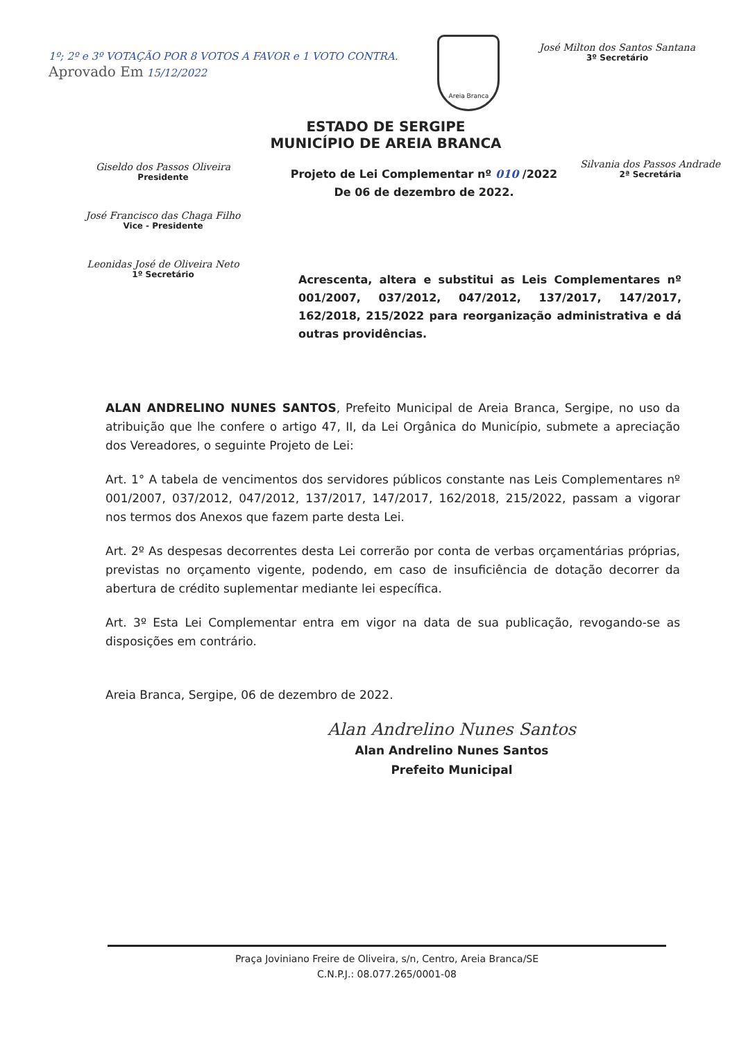1º; 2º e 3º VOTAÇÃO POR 8 VOTOS A FAVOR e 1 VOTO CONTRA.
Aprovado Em 15/12/2022
Areia Branca
José Milton dos Santos Santana
3º Secretário
ESTADO DE SERGIPE
MUNICÍPIO DE AREIA BRANCA
Giseldo dos Passos Oliveira
Presidente
José Francisco das Chaga Filho
Vice - Presidente
Leonidas José de Oliveira Neto
1º Secretário
Projeto de Lei Complementar nº 010 /2022
De 06 de dezembro de 2022.
Silvania dos Passos Andrade
2ª Secretária
Acrescenta, altera e substitui as Leis Complementares nº 001/2007, 037/2012, 047/2012, 137/2017, 147/2017, 162/2018, 215/2022 para reorganização administrativa e dá outras providências.
ALAN ANDRELINO NUNES SANTOS, Prefeito Municipal de Areia Branca, Sergipe, no uso da atribuição que lhe confere o artigo 47, II, da Lei Orgânica do Município, submete a apreciação dos Vereadores, o seguinte Projeto de Lei:
Art. 1° A tabela de vencimentos dos servidores públicos constante nas Leis Complementares nº 001/2007, 037/2012, 047/2012, 137/2017, 147/2017, 162/2018, 215/2022, passam a vigorar nos termos dos Anexos que fazem parte desta Lei.
Art. 2º As despesas decorrentes desta Lei correrão por conta de verbas orçamentárias próprias, previstas no orçamento vigente, podendo, em caso de insuficiência de dotação decorrer da abertura de crédito suplementar mediante lei específica.
Art. 3º Esta Lei Complementar entra em vigor na data de sua publicação, revogando-se as disposições em contrário.
Areia Branca, Sergipe, 06 de dezembro de 2022.
Alan Andrelino Nunes Santos
Alan Andrelino Nunes Santos
Prefeito Municipal
Praça Joviniano Freire de Oliveira, s/n, Centro, Areia Branca/SE
C.N.P.J.: 08.077.265/0001-08